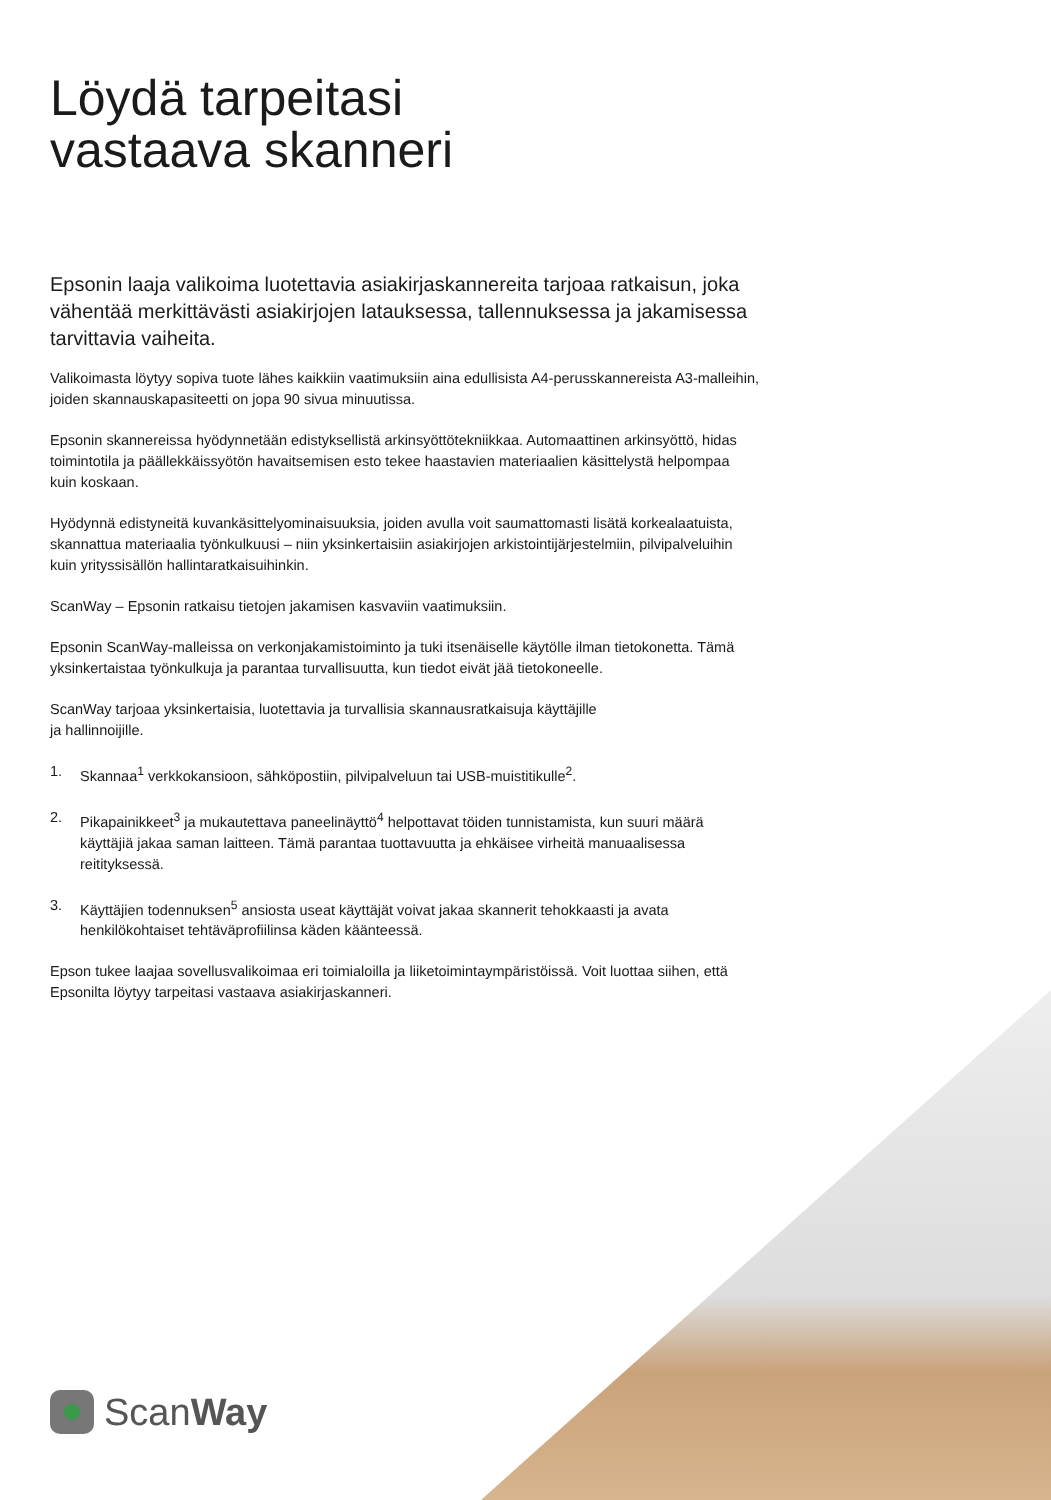Löydä tarpeitasi
vastaava skanneri
Epsonin laaja valikoima luotettavia asiakirjaskannereita tarjoaa ratkaisun, joka vähentää merkittävästi asiakirjojen latauksessa, tallennuksessa ja jakamisessa tarvittavia vaiheita.
Valikoimasta löytyy sopiva tuote lähes kaikkiin vaatimuksiin aina edullisista A4-perusskannereista A3-malleihin, joiden skannauskapasiteetti on jopa 90 sivua minuutissa.
Epsonin skannereissa hyödynnetään edistyksellistä arkinsyöttötekniikkaa. Automaattinen arkinsyöttö, hidas toimintotila ja päällekkäissyötön havaitsemisen esto tekee haastavien materiaalien käsittelystä helpompaa kuin koskaan.
Hyödynnä edistyneitä kuvankäsittelyominaisuuksia, joiden avulla voit saumattomasti lisätä korkealaatuista, skannattua materiaalia työnkulkuusi – niin yksinkertaisiin asiakirjojen arkistointijärjestelmiin, pilvipalveluihin kuin yrityssisällön hallintaratkaisuihinkin.
ScanWay – Epsonin ratkaisu tietojen jakamisen kasvaviin vaatimuksiin.
Epsonin ScanWay-malleissa on verkonjakamistoiminto ja tuki itsenäiselle käytölle ilman tietokonetta. Tämä yksinkertaistaa työnkulkuja ja parantaa turvallisuutta, kun tiedot eivät jää tietokoneelle.
ScanWay tarjoaa yksinkertaisia, luotettavia ja turvallisia skannausratkaisuja käyttäjille
ja hallinnoijille.
1. Skannaa<sup>1</sup> verkkokansioon, sähköpostiin, pilvipalveluun tai USB-muistitikulle<sup>2</sup>.
2. Pikapainikkeet<sup>3</sup> ja mukautettava paneelinäyttö<sup>4</sup> helpottavat töiden tunnistamista, kun suuri määrä käyttäjiä jakaa saman laitteen. Tämä parantaa tuottavuutta ja ehkäisee virheitä manuaalisessa reitityksessä.
3. Käyttäjien todennuksen<sup>5</sup> ansiosta useat käyttäjät voivat jakaa skannerit tehokkaasti ja avata henkilökohtaiset tehtäväprofiilinsa käden käänteessä.
Epson tukee laajaa sovellusvalikoimaa eri toimialoilla ja liiketoimintaympäristöissä. Voit luottaa siihen, että Epsonilta löytyy tarpeitasi vastaava asiakirjaskanneri.
ScanWay